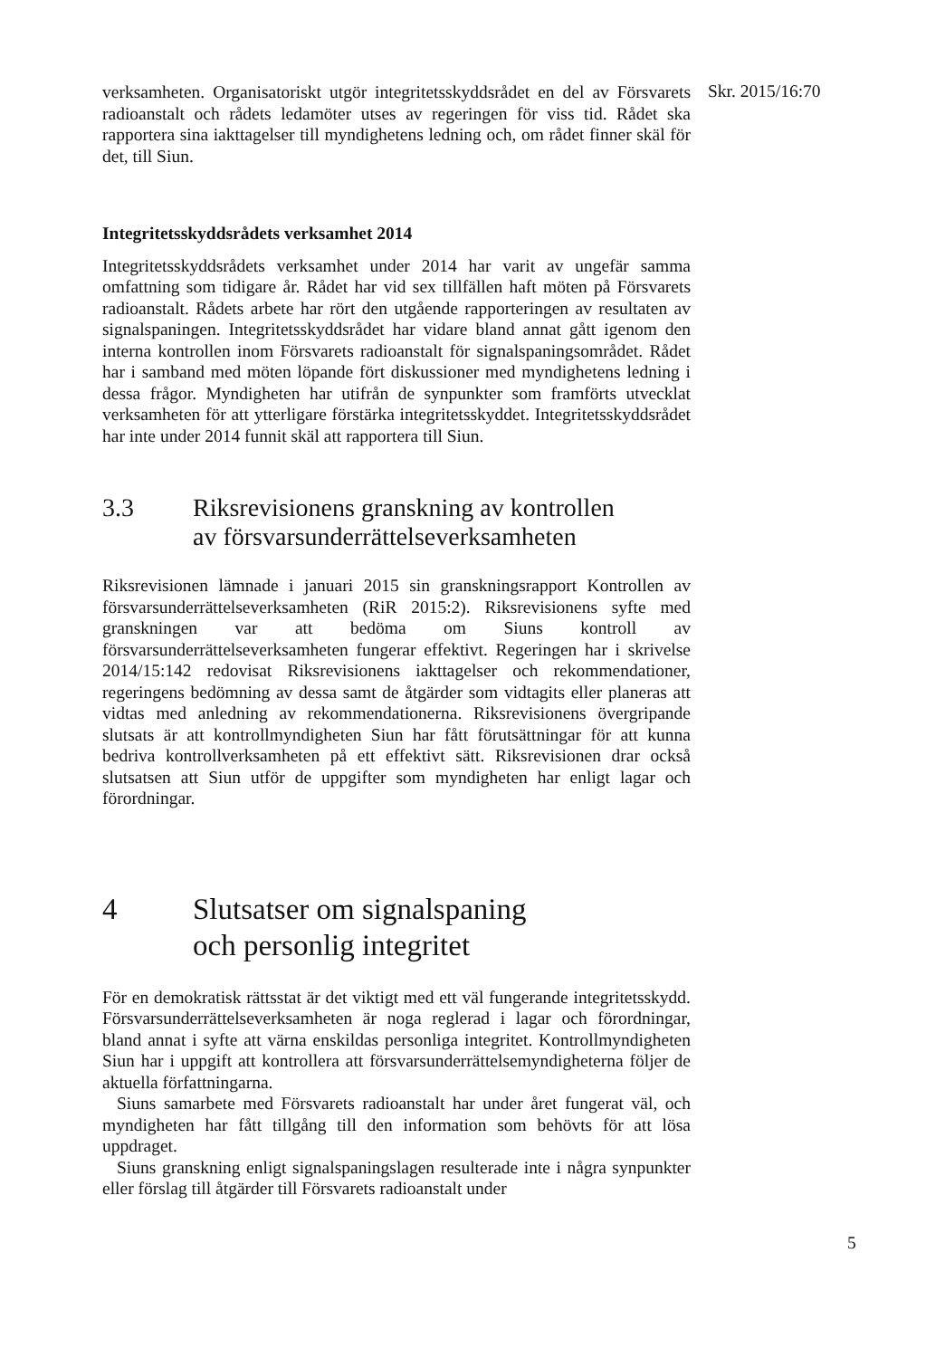Skr. 2015/16:70
verksamheten. Organisatoriskt utgör integritetsskyddsrådet en del av Försvarets radioanstalt och rådets ledamöter utses av regeringen för viss tid. Rådet ska rapportera sina iakttagelser till myndighetens ledning och, om rådet finner skäl för det, till Siun.
Integritetsskyddsrådets verksamhet 2014
Integritetsskyddsrådets verksamhet under 2014 har varit av ungefär samma omfattning som tidigare år. Rådet har vid sex tillfällen haft möten på Försvarets radioanstalt. Rådets arbete har rört den utgående rapporteringen av resultaten av signalspaningen. Integritetsskyddsrådet har vidare bland annat gått igenom den interna kontrollen inom Försvarets radioanstalt för signalspaningsområdet. Rådet har i samband med möten löpande fört diskussioner med myndighetens ledning i dessa frågor. Myndigheten har utifrån de synpunkter som framförts utvecklat verksamheten för att ytterligare förstärka integritetsskyddet. Integritetsskyddsrådet har inte under 2014 funnit skäl att rapportera till Siun.
3.3 Riksrevisionens granskning av kontrollen
av försvarsunderrättelseverksamheten
Riksrevisionen lämnade i januari 2015 sin granskningsrapport Kontrollen av försvarsunderrättelseverksamheten (RiR 2015:2). Riksrevisionens syfte med granskningen var att bedöma om Siuns kontroll av försvarsunderrättelseverksamheten fungerar effektivt. Regeringen har i skrivelse 2014/15:142 redovisat Riksrevisionens iakttagelser och rekommendationer, regeringens bedömning av dessa samt de åtgärder som vidtagits eller planeras att vidtas med anledning av rekommendationerna. Riksrevisionens övergripande slutsats är att kontrollmyndigheten Siun har fått förutsättningar för att kunna bedriva kontrollverksamheten på ett effektivt sätt. Riksrevisionen drar också slutsatsen att Siun utför de uppgifter som myndigheten har enligt lagar och förordningar.
4 Slutsatser om signalspaning
och personlig integritet
För en demokratisk rättsstat är det viktigt med ett väl fungerande integritetsskydd. Försvarsunderrättelseverksamheten är noga reglerad i lagar och förordningar, bland annat i syfte att värna enskildas personliga integritet. Kontrollmyndigheten Siun har i uppgift att kontrollera att försvarsunderrättelsemyndigheterna följer de aktuella författningarna.
Siuns samarbete med Försvarets radioanstalt har under året fungerat väl, och myndigheten har fått tillgång till den information som behövts för att lösa uppdraget.
Siuns granskning enligt signalspaningslagen resulterade inte i några synpunkter eller förslag till åtgärder till Försvarets radioanstalt under
5